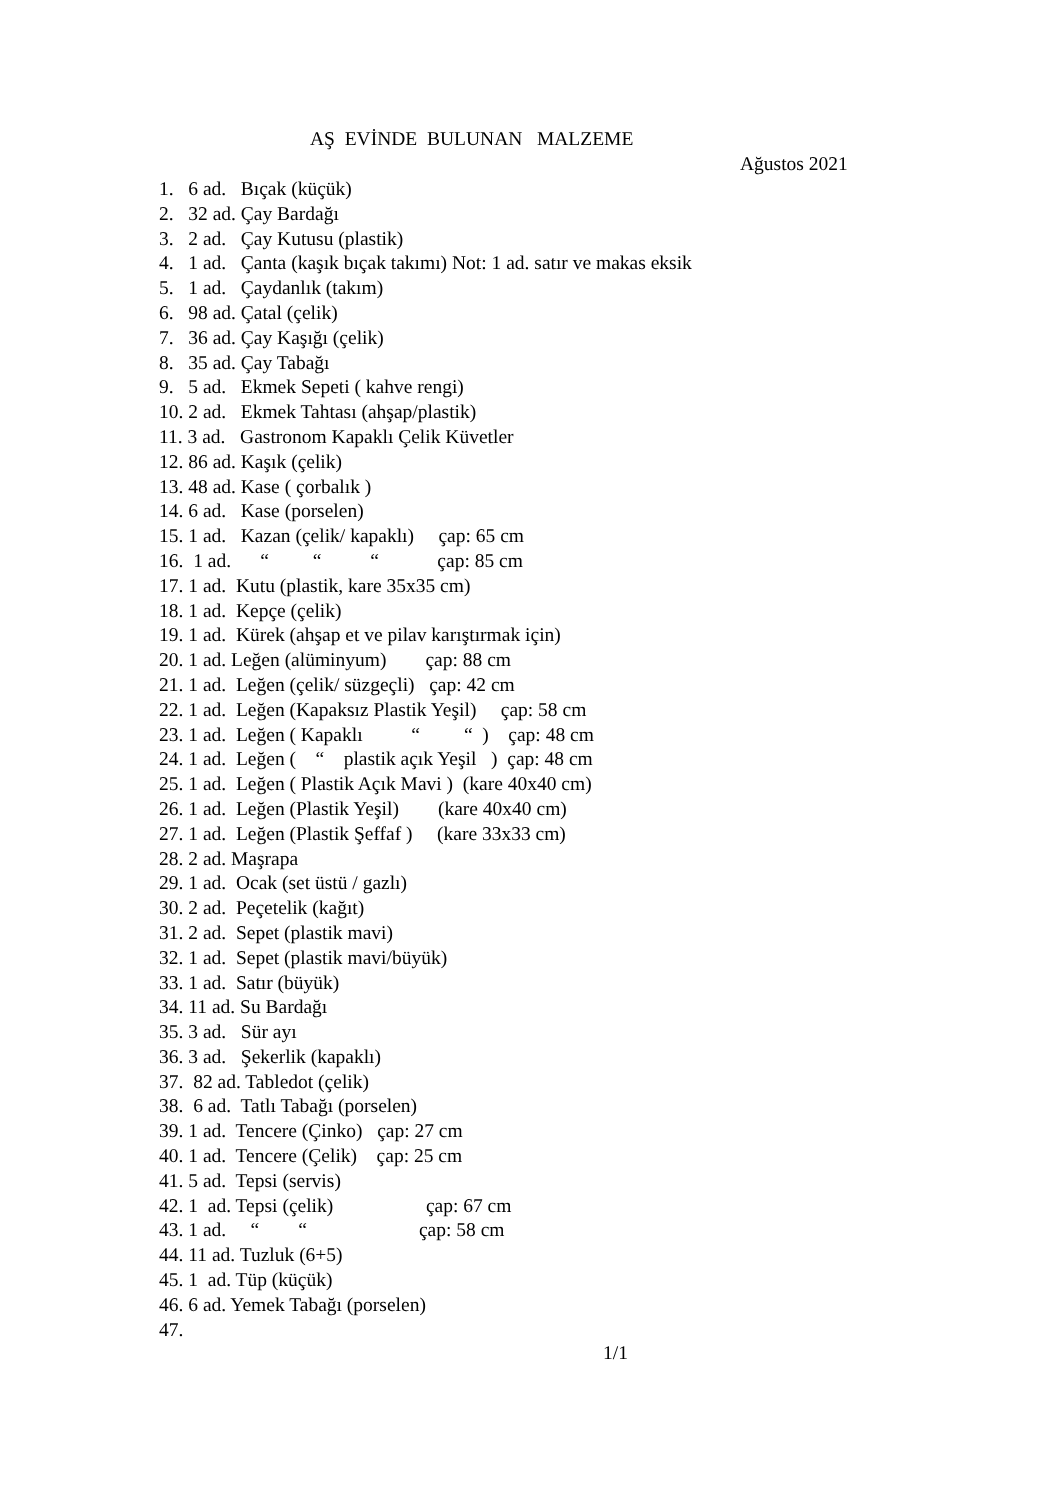AŞ EVİNDE BULUNAN MALZEME
Ağustos 2021
1. 6 ad. Bıçak (küçük)
2. 32 ad. Çay Bardağı
3. 2 ad. Çay Kutusu (plastik)
4. 1 ad. Çanta (kaşık bıçak takımı) Not: 1 ad. satır ve makas eksik
5. 1 ad. Çaydanlık (takım)
6. 98 ad. Çatal (çelik)
7. 36 ad. Çay Kaşığı (çelik)
8. 35 ad. Çay Tabağı
9. 5 ad. Ekmek Sepeti ( kahve rengi)
10. 2 ad. Ekmek Tahtası (ahşap/plastik)
11. 3 ad. Gastronom Kapaklı Çelik Küvetler
12. 86 ad. Kaşık (çelik)
13. 48 ad. Kase ( çorbalık )
14. 6 ad. Kase (porselen)
15. 1 ad. Kazan (çelik/ kapaklı) çap: 65 cm
16. 1 ad. “ “ “ çap: 85 cm
17. 1 ad. Kutu (plastik, kare 35x35 cm)
18. 1 ad. Kepçe (çelik)
19. 1 ad. Kürek (ahşap et ve pilav karıştırmak için)
20. 1 ad. Leğen (alüminyum) çap: 88 cm
21. 1 ad. Leğen (çelik/ süzgeçli) çap: 42 cm
22. 1 ad. Leğen (Kapaksız Plastik Yeşil) çap: 58 cm
23. 1 ad. Leğen ( Kapaklı “ “ ) çap: 48 cm
24. 1 ad. Leğen ( “ plastik açık Yeşil ) çap: 48 cm
25. 1 ad. Leğen ( Plastik Açık Mavi ) (kare 40x40 cm)
26. 1 ad. Leğen (Plastik Yeşil) (kare 40x40 cm)
27. 1 ad. Leğen (Plastik Şeffaf ) (kare 33x33 cm)
28. 2 ad. Maşrapa
29. 1 ad. Ocak (set üstü / gazlı)
30. 2 ad. Peçetelik (kağıt)
31. 2 ad. Sepet (plastik mavi)
32. 1 ad. Sepet (plastik mavi/büyük)
33. 1 ad. Satır (büyük)
34. 11 ad. Su Bardağı
35. 3 ad. Sür ayı
36. 3 ad. Şekerlik (kapaklı)
37. 82 ad. Tabledot (çelik)
38. 6 ad. Tatlı Tabağı (porselen)
39. 1 ad. Tencere (Çinko) çap: 27 cm
40. 1 ad. Tencere (Çelik) çap: 25 cm
41. 5 ad. Tepsi (servis)
42. 1 ad. Tepsi (çelik) çap: 67 cm
43. 1 ad. “ “ çap: 58 cm
44. 11 ad. Tuzluk (6+5)
45. 1 ad. Tüp (küçük)
46. 6 ad. Yemek Tabağı (porselen)
47.
1/1